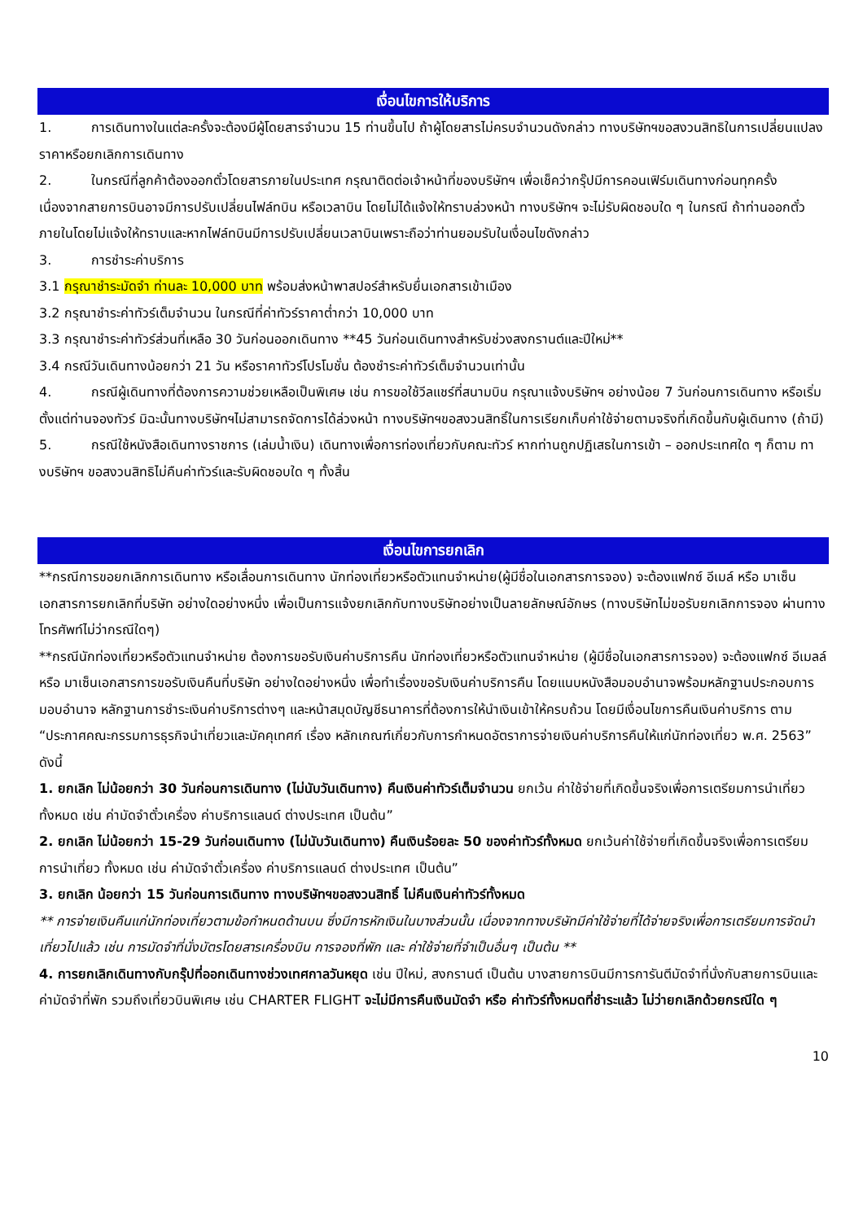เงื่อนไขการให้บริการ
1. การเดินทางในแต่ละครั้งจะต้องมีผู้โดยสารจำนวน 15 ท่านขึ้นไป ถ้าผู้โดยสารไม่ครบจำนวนดังกล่าว ทางบริษัทฯขอสงวนสิทธิในการเปลี่ยนแปลงราคาหรือยกเลิกการเดินทาง
2. ในกรณีที่ลูกค้าต้องออกตั๋วโดยสารภายในประเทศ กรุณาติดต่อเจ้าหน้าที่ของบริษัทฯ เพื่อเช็คว่ากรุ๊ปมีการคอนเฟิร์มเดินทางก่อนทุกครั้ง เนื่องจากสายการบินอาจมีการปรับเปลี่ยนไฟล์ทบิน หรือเวลาบิน โดยไม่ได้แจ้งให้ทราบล่วงหน้า ทางบริษัทฯ จะไม่รับผิดชอบใด ๆ ในกรณี ถ้าท่านออกตั๋วภายในโดยไม่แจ้งให้ทราบและหากไฟล์ทบินมีการปรับเปลี่ยนเวลาบินเพราะถือว่าท่านยอมรับในเงื่อนไขดังกล่าว
3. การชำระค่าบริการ
3.1 กรุณาชำระมัดจำ ท่านละ 10,000 บาท พร้อมส่งหน้าพาสปอร์สำหรับยื่นเอกสารเข้าเมือง
3.2 กรุณาชำระค่าทัวร์เต็มจำนวน ในกรณีที่ค่าทัวร์ราคาต่ำกว่า 10,000 บาท
3.3 กรุณาชำระค่าทัวร์ส่วนที่เหลือ 30 วันก่อนออกเดินทาง **45 วันก่อนเดินทางสำหรับช่วงสงกรานต์และปีใหม่**
3.4 กรณีวันเดินทางน้อยกว่า 21 วัน หรือราคาทัวร์โปรโมชั่น ต้องชำระค่าทัวร์เต็มจำนวนเท่านั้น
4. กรณีผู้เดินทางที่ต้องการความช่วยเหลือเป็นพิเศษ เช่น การขอใช้วีลแชร์ที่สนามบิน กรุณาแจ้งบริษัทฯ อย่างน้อย 7 วันก่อนการเดินทาง หรือเริ่มตั้งแต่ท่านจองทัวร์ มิฉะนั้นทางบริษัทฯไม่สามารถจัดการได้ล่วงหน้า ทางบริษัทฯขอสงวนสิทธิ์ในการเรียกเก็บค่าใช้จ่ายตามจริงที่เกิดขึ้นกับผู้เดินทาง (ถ้ามี)
5. กรณีใช้หนังสือเดินทางราชการ (เล่มน้ำเงิน) เดินทางเพื่อการท่องเที่ยวกับคณะทัวร์ หากท่านถูกปฏิเสธในการเข้า – ออกประเทศใด ๆ ก็ตาม ทางบริษัทฯ ขอสงวนสิทธิไม่คืนค่าทัวร์และรับผิดชอบใด ๆ ทั้งสิ้น
เงื่อนไขการยกเลิก
**กรณีการขอยกเลิกการเดินทาง หรือเลื่อนการเดินทาง นักท่องเที่ยวหรือตัวแทนจำหน่าย(ผู้มีชื่อในเอกสารการจอง) จะต้องแฟกซ์ อีเมล์ หรือ มาเซ็นเอกสารการยกเลิกที่บริษัท อย่างใดอย่างหนึ่ง เพื่อเป็นการแจ้งยกเลิกกับทางบริษัทอย่างเป็นลายลักษณ์อักษร (ทางบริษัทไม่ขอรับยกเลิกการจอง ผ่านทางโทรศัพท์ไม่ว่ากรณีใดๆ)
**กรณีนักท่องเที่ยวหรือตัวแทนจำหน่าย ต้องการขอรับเงินค่าบริการคืน นักท่องเที่ยวหรือตัวแทนจำหน่าย (ผู้มีชื่อในเอกสารการจอง) จะต้องแฟกซ์ อีเมลล์ หรือ มาเซ็นเอกสารการขอรับเงินคืนที่บริษัท อย่างใดอย่างหนึ่ง เพื่อทำเรื่องขอรับเงินค่าบริการคืน โดยแนบหนังสือมอบอำนาจพร้อมหลักฐานประกอบการมอบอำนาจ หลักฐานการชำระเงินค่าบริการต่างๆ และหน้าสมุดบัญชีธนาคารที่ต้องการให้นำเงินเข้าให้ครบถ้วน โดยมีเงื่อนไขการคืนเงินค่าบริการ ตาม “ประกาศคณะกรรมการธุรกิจนำเที่ยวและมัคคุเทศก์ เรื่อง หลักเกณฑ์เกี่ยวกับการกำหนดอัตราการจ่ายเงินค่าบริการคืนให้แก่นักท่องเที่ยว พ.ศ. 2563” ดังนี้
1. ยกเลิก ไม่น้อยกว่า 30 วันก่อนการเดินทาง (ไม่นับวันเดินทาง) คืนเงินค่าทัวร์เต็มจำนวน ยกเว้น ค่าใช้จ่ายที่เกิดขึ้นจริงเพื่อการเตรียมการนำเที่ยว ทั้งหมด เช่น ค่ามัดจำตั๋วเครื่อง ค่าบริการแลนด์ ต่างประเทศ เป็นต้น”
2. ยกเลิก ไม่น้อยกว่า 15-29 วันก่อนเดินทาง (ไม่นับวันเดินทาง) คืนเงินร้อยละ 50 ของค่าทัวร์ทั้งหมด ยกเว้นค่าใช้จ่ายที่เกิดขึ้นจริงเพื่อการเตรียมการนำเที่ยว ทั้งหมด เช่น ค่ามัดจำตั๋วเครื่อง ค่าบริการแลนด์ ต่างประเทศ เป็นต้น”
3. ยกเลิก น้อยกว่า 15 วันก่อนการเดินทาง ทางบริษัทฯขอสงวนสิทธิ์ ไม่คืนเงินค่าทัวร์ทั้งหมด
** การจ่ายเงินคืนแก่นักท่องเที่ยวตามข้อกำหนดด้านบน ซึ่งมีการหักเงินในบางส่วนนั้น เนื่องจากทางบริษัทมีค่าใช้จ่ายที่ได้จ่ายจริงเพื่อการเตรียมการจัดนำเที่ยวไปแล้ว เช่น การมัดจำที่นั่งบัตรโดยสารเครื่องบิน การจองที่พัก และ ค่าใช้จ่ายที่จำเป็นอื่นๆ เป็นต้น **
4. การยกเลิกเดินทางกับกรุ๊ปที่ออกเดินทางช่วงเทศกาลวันหยุด เช่น ปีใหม่, สงกรานต์ เป็นต้น บางสายการบินมีการการันตีมัดจำที่นั่งกับสายการบินและค่ามัดจำที่พัก รวมถึงเที่ยวบินพิเศษ เช่น CHARTER FLIGHT จะไม่มีการคืนเงินมัดจำ หรือ ค่าทัวร์ทั้งหมดที่ชำระแล้ว ไม่ว่ายกเลิกด้วยกรณีใด ๆ
10